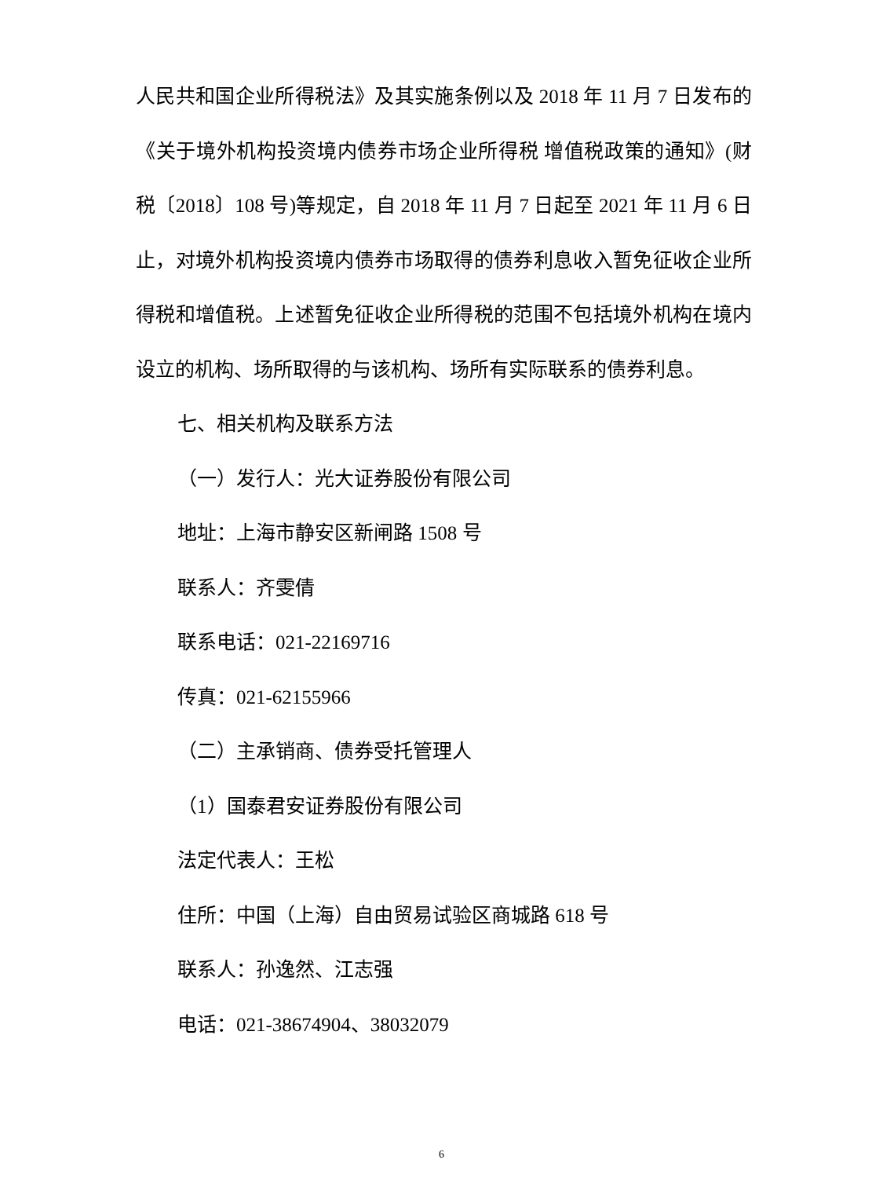人民共和国企业所得税法》及其实施条例以及 2018 年 11 月 7 日发布的《关于境外机构投资境内债券市场企业所得税 增值税政策的通知》(财税〔2018〕108 号)等规定，自 2018 年 11 月 7 日起至 2021 年 11 月 6 日止，对境外机构投资境内债券市场取得的债券利息收入暂免征收企业所得税和增值税。上述暂免征收企业所得税的范围不包括境外机构在境内设立的机构、场所取得的与该机构、场所有实际联系的债券利息。
七、相关机构及联系方法
（一）发行人：光大证券股份有限公司
地址：上海市静安区新闸路 1508 号
联系人：齐雯倩
联系电话：021-22169716
传真：021-62155966
（二）主承销商、债券受托管理人
（1）国泰君安证券股份有限公司
法定代表人：王松
住所：中国（上海）自由贸易试验区商城路 618 号
联系人：孙逸然、江志强
电话：021-38674904、38032079
6